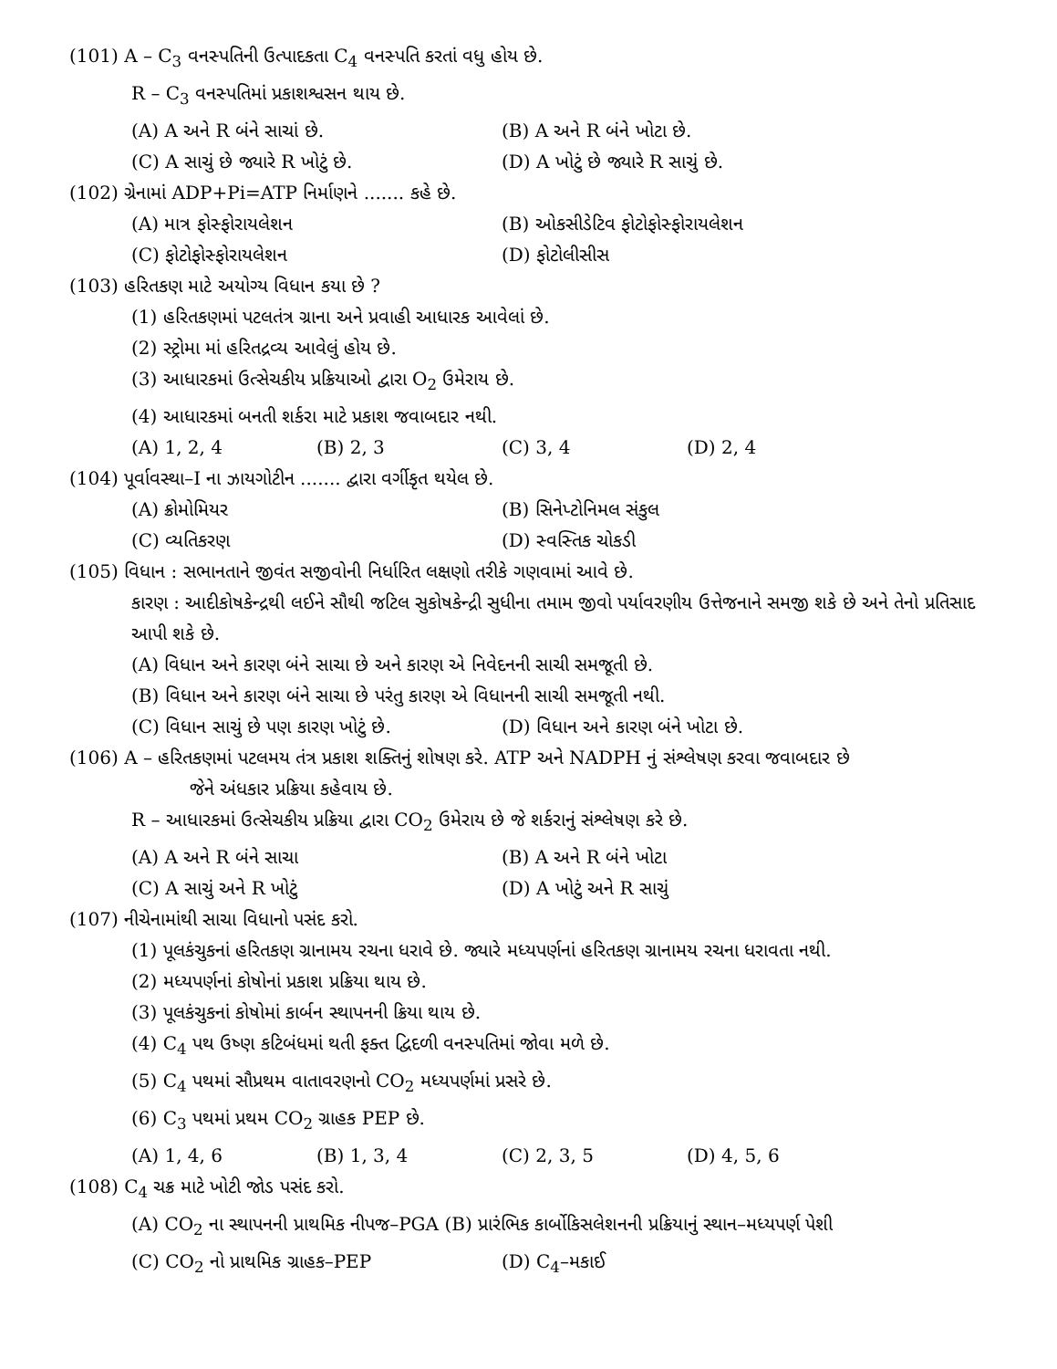(101) A – C<sub>3</sub> વનસ્પતિની ઉત્પાદકતા C<sub>4</sub> વનસ્પતિ કરતાં વધુ હોય છે.
R – C<sub>3</sub> વનસ્પતિમાં પ્રકાશશ્વસન થાય છે.
(A) A અને R બંને સાચાં છે. (B) A અને R બંને ખોટા છે.
(C) A સાચું છે જ્યારે R ખોટું છે. (D) A ખોટું છે જ્યારે R સાચું છે.
(102) ગ્રેનામાં ADP+Pi=ATP નિર્માણને ....... કહે છે.
(A) માત્ર ફોસ્ફોરાયલેશન (B) ઓકસીડેટિવ ફોટોફોસ્ફોરાયલેશન
(C) ફોટોફોસ્ફોરાયલેશન (D) ફોટોલીસીસ
(103) હરિતકણ માટે અયોગ્ય વિધાન કયા છે ?
(1) હરિતકણમાં પટલતંત્ર ગ્રાના અને પ્રવાહી આધારક આવેલાં છે.
(2) સ્ટ્રોમા માં હરિતદ્રવ્ય આવેલું હોય છે.
(3) આધારકમાં ઉત્સેચકીય પ્રક્રિયાઓ દ્વારા O<sub>2</sub> ઉમેરાય છે.
(4) આધારકમાં બનતી શર્કરા માટે પ્રકાશ જવાબદાર નથી.
(A) 1, 2, 4 (B) 2, 3 (C) 3, 4 (D) 2, 4
(104) પૂર્વાવસ્થા–I ના ઝાયગોટીન ....... દ્વારા વર્ગીકૃત થયેલ છે.
(A) ક્રોમોમિયર (B) સિનેપ્ટોનિમલ સંકુલ
(C) વ્યતિકરણ (D) સ્વસ્તિક ચોકડી
(105) વિધાન : સભાનતાને જીવંત સજીવોની નિર્ધારિત લક્ષણો તરીકે ગણવામાં આવે છે.
કારણ : આદીકોષકેન્દ્રથી લઈને સૌથી જટિલ સુકોષકેન્દ્રી સુધીના તમામ જીવો પર્યાવરણીય ઉત્તેજનાને સમજી શકે છે અને તેનો પ્રતિસાદ આપી શકે છે.
(A) વિધાન અને કારણ બંને સાચા છે અને કારણ એ નિવેદનની સાચી સમજૂતી છે.
(B) વિધાન અને કારણ બંને સાચા છે પરંતુ કારણ એ વિધાનની સાચી સમજૂતી નથી.
(C) વિધાન સાચું છે પણ કારણ ખોટું છે.
(D) વિધાન અને કારણ બંને ખોટા છે.
(106) A – હરિતકણમાં પટલમય તંત્ર પ્રકાશ શક્તિનું શોષણ કરે. ATP અને NADPH નું સંશ્લેષણ કરવા જવાબદાર છે
જેને અંધકાર પ્રક્રિયા કહેવાય છે.
R – આધારકમાં ઉત્સેચકીય પ્રક્રિયા દ્વારા CO<sub>2</sub> ઉમેરાય છે જે શર્કરાનું સંશ્લેષણ કરે છે.
(A) A અને R બંને સાચા (B) A અને R બંને ખોટા
(C) A સાચું અને R ખોટું (D) A ખોટું અને R સાચું
(107) નીચેનામાંથી સાચા વિધાનો પસંદ કરો.
(1) પૂલકંચુકનાં હરિતકણ ગ્રાનામય રચના ધરાવે છે. જ્યારે મધ્યપર્ણનાં હરિતકણ ગ્રાનામય રચના ધરાવતા નથી.
(2) મધ્યપર્ણનાં કોષોનાં પ્રકાશ પ્રક્રિયા થાય છે.
(3) પૂલકંચુકનાં કોષોમાં કાર્બન સ્થાપનની ક્રિયા થાય છે.
(4) C<sub>4</sub> પથ ઉષ્ણ કટિબંધમાં થતી ફક્ત દ્વિદળી વનસ્પતિમાં જોવા મળે છે.
(5) C<sub>4</sub> પથમાં સૌપ્રથમ વાતાવરણનો CO<sub>2</sub> મધ્યપર્ણમાં પ્રસરે છે.
(6) C<sub>3</sub> પથમાં પ્રથમ CO<sub>2</sub> ગ્રાહક PEP છે.
(A) 1, 4, 6 (B) 1, 3, 4 (C) 2, 3, 5 (D) 4, 5, 6
(108) C<sub>4</sub> ચક્ર માટે ખોટી જોડ પસંદ કરો.
(A) CO<sub>2</sub> ના સ્થાપનની પ્રાથમિક નીપજ–PGA (B) પ્રારંભિક કાર્બોકિસલેશનની પ્રક્રિયાનું સ્થાન–મધ્યપર્ણ પેશી
(C) CO<sub>2</sub> નો પ્રાથમિક ગ્રાહક–PEP (D) C<sub>4</sub>–મકાઈ